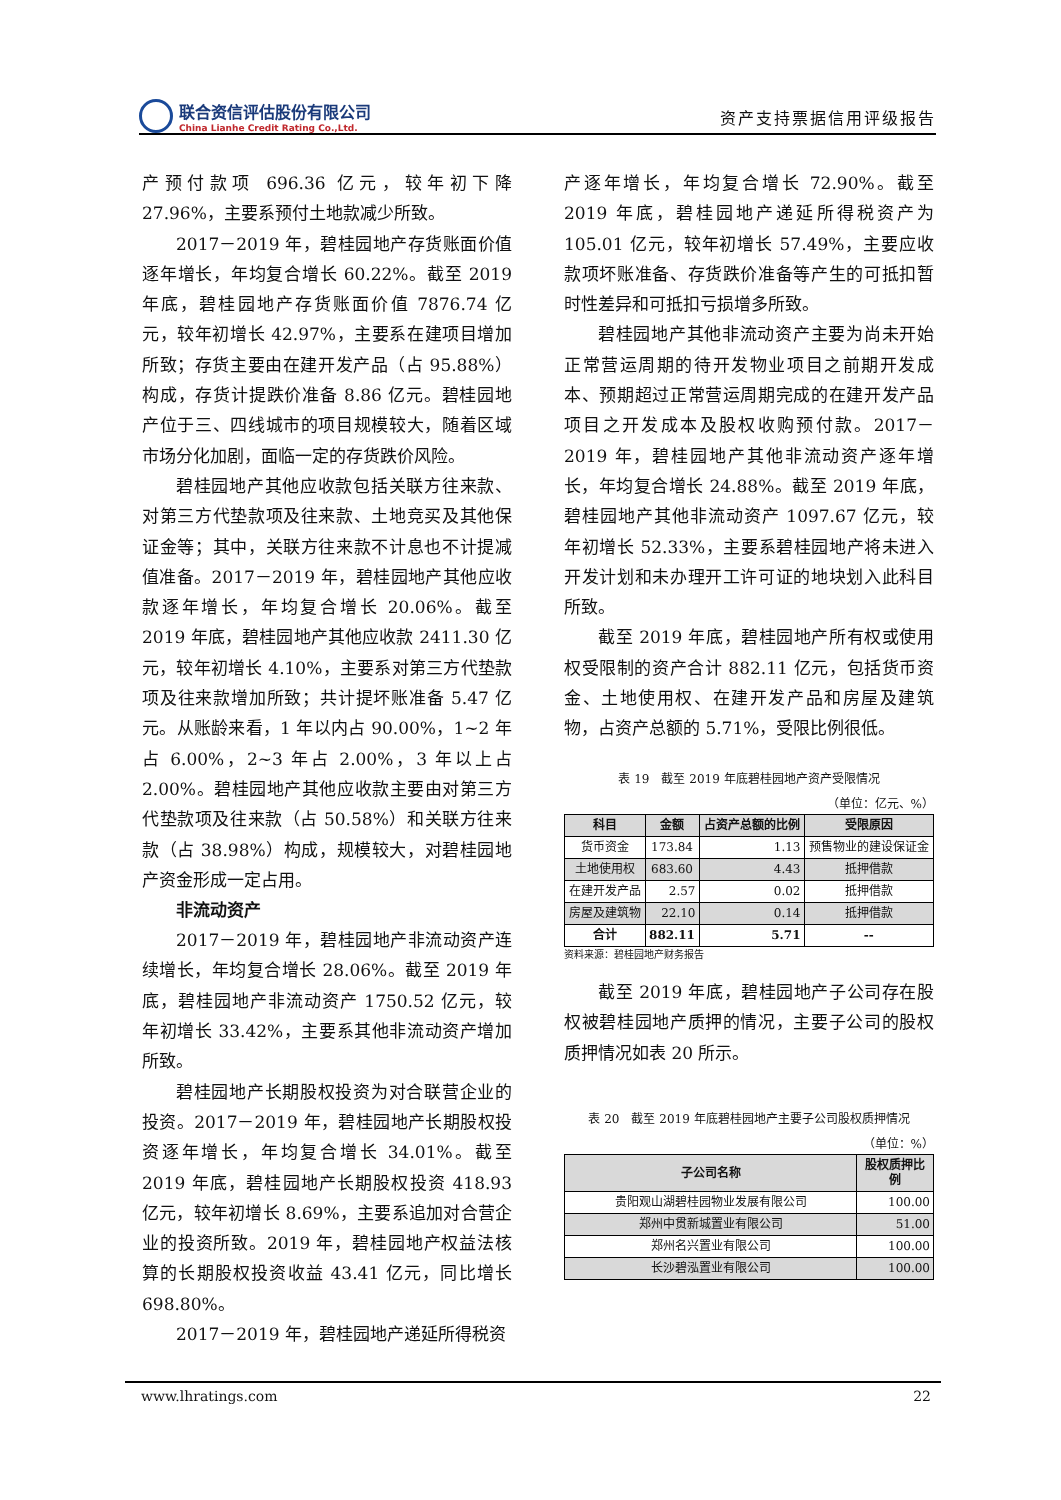联合资信评估股份有限公司
China Lianhe Credit Rating Co.,Ltd.
资产支持票据信用评级报告
产预付款项 696.36 亿元，较年初下降 27.96%，主要系预付土地款减少所致。
2017－2019 年，碧桂园地产存货账面价值逐年增长，年均复合增长 60.22%。截至 2019 年底，碧桂园地产存货账面价值 7876.74 亿元，较年初增长 42.97%，主要系在建项目增加所致；存货主要由在建开发产品（占 95.88%）构成，存货计提跌价准备 8.86 亿元。碧桂园地产位于三、四线城市的项目规模较大，随着区域市场分化加剧，面临一定的存货跌价风险。
碧桂园地产其他应收款包括关联方往来款、对第三方代垫款项及往来款、土地竞买及其他保证金等；其中，关联方往来款不计息也不计提减值准备。2017－2019 年，碧桂园地产其他应收款逐年增长，年均复合增长 20.06%。截至 2019 年底，碧桂园地产其他应收款 2411.30 亿元，较年初增长 4.10%，主要系对第三方代垫款项及往来款增加所致；共计提坏账准备 5.47 亿元。从账龄来看，1 年以内占 90.00%，1~2 年占 6.00%，2~3 年占 2.00%，3 年以上占 2.00%。碧桂园地产其他应收款主要由对第三方代垫款项及往来款（占 50.58%）和关联方往来款（占 38.98%）构成，规模较大，对碧桂园地产资金形成一定占用。
非流动资产
2017－2019 年，碧桂园地产非流动资产连续增长，年均复合增长 28.06%。截至 2019 年底，碧桂园地产非流动资产 1750.52 亿元，较年初增长 33.42%，主要系其他非流动资产增加所致。
碧桂园地产长期股权投资为对合联营企业的投资。2017－2019 年，碧桂园地产长期股权投资逐年增长，年均复合增长 34.01%。截至 2019 年底，碧桂园地产长期股权投资 418.93 亿元，较年初增长 8.69%，主要系追加对合营企业的投资所致。2019 年，碧桂园地产权益法核算的长期股权投资收益 43.41 亿元，同比增长 698.80%。
2017－2019 年，碧桂园地产递延所得税资
产逐年增长，年均复合增长 72.90%。截至 2019 年底，碧桂园地产递延所得税资产为 105.01 亿元，较年初增长 57.49%，主要应收款项坏账准备、存货跌价准备等产生的可抵扣暂时性差异和可抵扣亏损增多所致。
碧桂园地产其他非流动资产主要为尚未开始正常营运周期的待开发物业项目之前期开发成本、预期超过正常营运周期完成的在建开发产品项目之开发成本及股权收购预付款。2017－2019 年，碧桂园地产其他非流动资产逐年增长，年均复合增长 24.88%。截至 2019 年底，碧桂园地产其他非流动资产 1097.67 亿元，较年初增长 52.33%，主要系碧桂园地产将未进入开发计划和未办理开工许可证的地块划入此科目所致。
截至 2019 年底，碧桂园地产所有权或使用权受限制的资产合计 882.11 亿元，包括货币资金、土地使用权、在建开发产品和房屋及建筑物，占资产总额的 5.71%，受限比例很低。
表 19　截至 2019 年底碧桂园地产资产受限情况
（单位：亿元、%）
| 科目 | 金额 | 占资产总额的比例 | 受限原因 |
| --- | --- | --- | --- |
| 货币资金 | 173.84 | 1.13 | 预售物业的建设保证金 |
| 土地使用权 | 683.60 | 4.43 | 抵押借款 |
| 在建开发产品 | 2.57 | 0.02 | 抵押借款 |
| 房屋及建筑物 | 22.10 | 0.14 | 抵押借款 |
| 合计 | 882.11 | 5.71 | -- |
资料来源：碧桂园地产财务报告
截至 2019 年底，碧桂园地产子公司存在股权被碧桂园地产质押的情况，主要子公司的股权质押情况如表 20 所示。
表 20　截至 2019 年底碧桂园地产主要子公司股权质押情况
（单位：%）
| 子公司名称 | 股权质押比例 |
| --- | --- |
| 贵阳观山湖碧桂园物业发展有限公司 | 100.00 |
| 郑州中贯新城置业有限公司 | 51.00 |
| 郑州名兴置业有限公司 | 100.00 |
| 长沙碧泓置业有限公司 | 100.00 |
www.lhratings.com 22